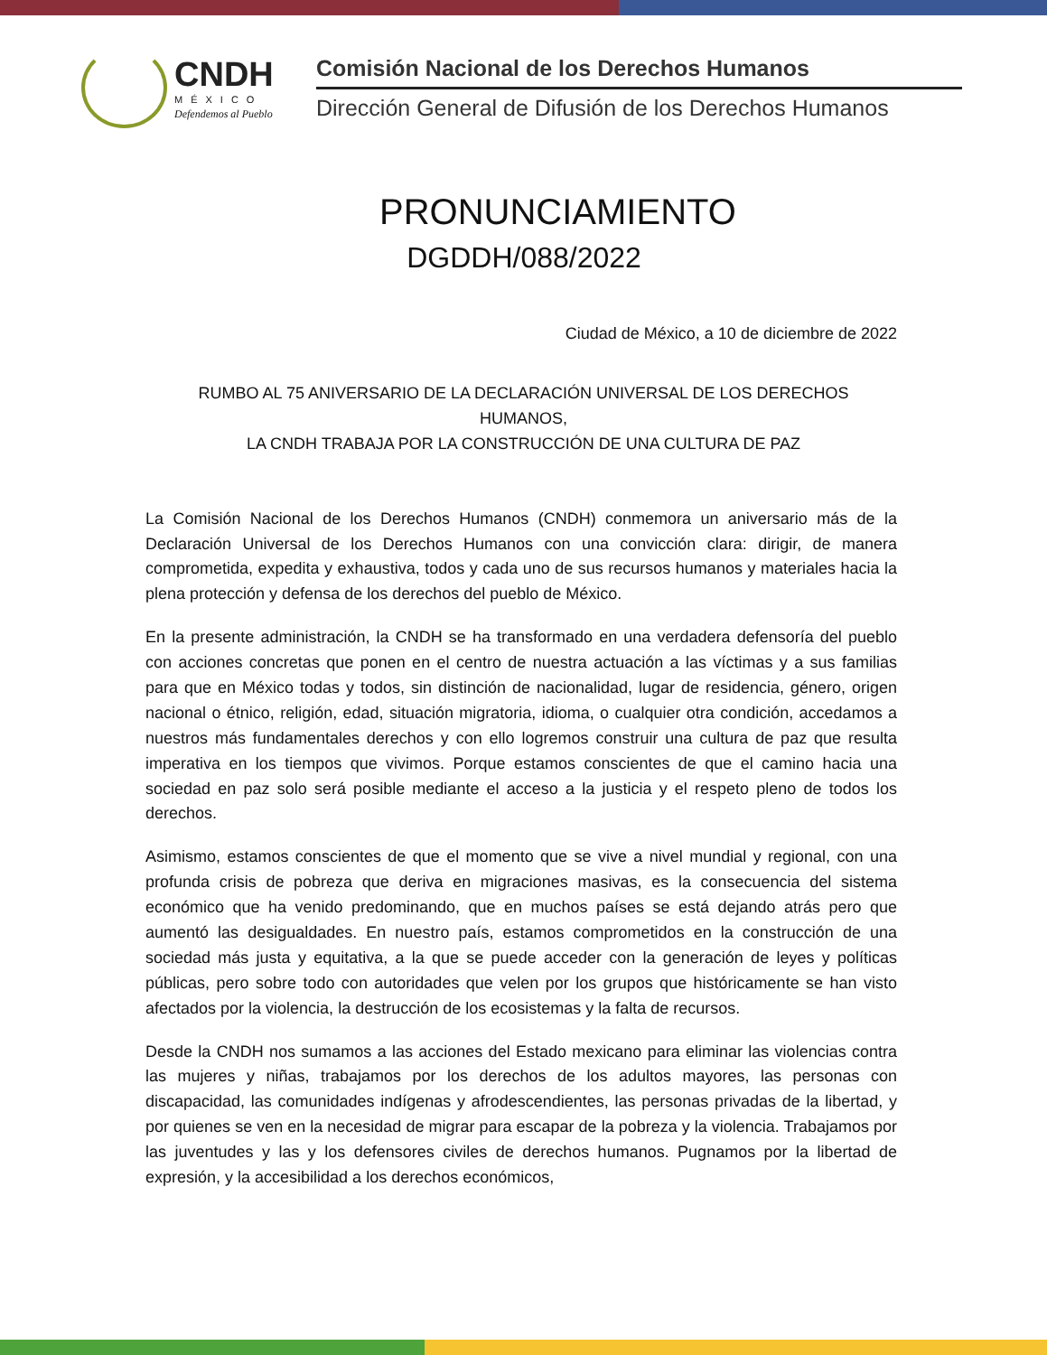CNDH
MÉXICO
Defendemos al Pueblo
Comisión Nacional de los Derechos Humanos
Dirección General de Difusión de los Derechos Humanos
PRONUNCIAMIENTO
DGDDH/088/2022
Ciudad de México, a 10 de diciembre de 2022
RUMBO AL 75 ANIVERSARIO DE LA DECLARACIÓN UNIVERSAL DE LOS DERECHOS HUMANOS,
LA CNDH TRABAJA POR LA CONSTRUCCIÓN DE UNA CULTURA DE PAZ
La Comisión Nacional de los Derechos Humanos (CNDH) conmemora un aniversario más de la Declaración Universal de los Derechos Humanos con una convicción clara: dirigir, de manera comprometida, expedita y exhaustiva, todos y cada uno de sus recursos humanos y materiales hacia la plena protección y defensa de los derechos del pueblo de México.
En la presente administración, la CNDH se ha transformado en una verdadera defensoría del pueblo con acciones concretas que ponen en el centro de nuestra actuación a las víctimas y a sus familias para que en México todas y todos, sin distinción de nacionalidad, lugar de residencia, género, origen nacional o étnico, religión, edad, situación migratoria, idioma, o cualquier otra condición, accedamos a nuestros más fundamentales derechos y con ello logremos construir una cultura de paz que resulta imperativa en los tiempos que vivimos. Porque estamos conscientes de que el camino hacia una sociedad en paz solo será posible mediante el acceso a la justicia y el respeto pleno de todos los derechos.
Asimismo, estamos conscientes de que el momento que se vive a nivel mundial y regional, con una profunda crisis de pobreza que deriva en migraciones masivas, es la consecuencia del sistema económico que ha venido predominando, que en muchos países se está dejando atrás pero que aumentó las desigualdades. En nuestro país, estamos comprometidos en la construcción de una sociedad más justa y equitativa, a la que se puede acceder con la generación de leyes y políticas públicas, pero sobre todo con autoridades que velen por los grupos que históricamente se han visto afectados por la violencia, la destrucción de los ecosistemas y la falta de recursos.
Desde la CNDH nos sumamos a las acciones del Estado mexicano para eliminar las violencias contra las mujeres y niñas, trabajamos por los derechos de los adultos mayores, las personas con discapacidad, las comunidades indígenas y afrodescendientes, las personas privadas de la libertad, y por quienes se ven en la necesidad de migrar para escapar de la pobreza y la violencia. Trabajamos por las juventudes y las y los defensores civiles de derechos humanos. Pugnamos por la libertad de expresión, y la accesibilidad a los derechos económicos,